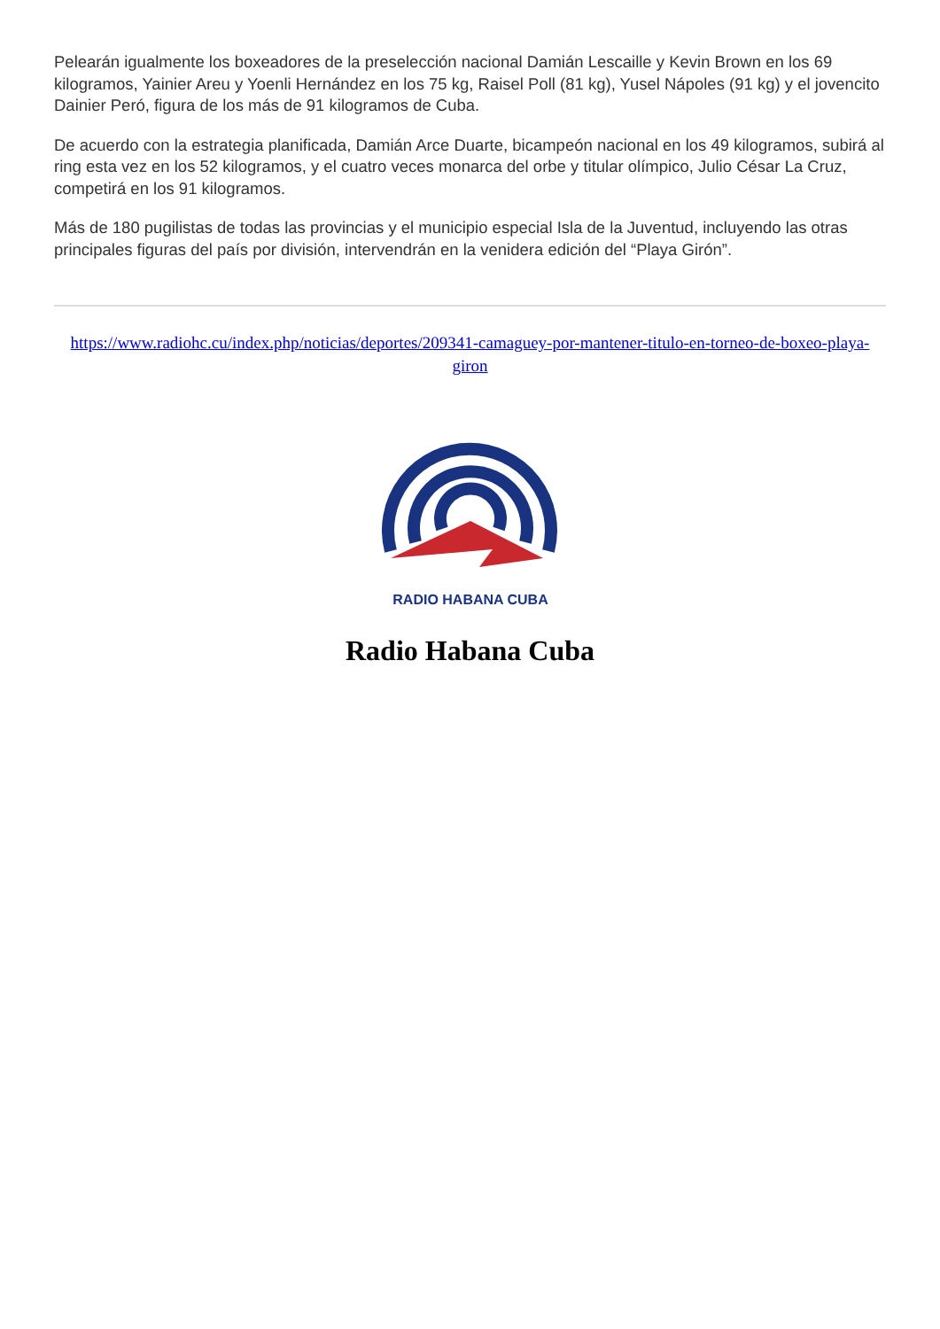Pelearán igualmente los boxeadores de la preselección nacional Damián Lescaille y Kevin Brown en los 69 kilogramos, Yainier Areu y Yoenli Hernández en los 75 kg, Raisel Poll (81 kg), Yusel Nápoles (91 kg) y el jovencito Dainier Peró, figura de los más de 91 kilogramos de Cuba.
De acuerdo con la estrategia planificada, Damián Arce Duarte, bicampeón nacional en los 49 kilogramos, subirá al ring esta vez en los 52 kilogramos, y el cuatro veces monarca del orbe y titular olímpico, Julio César La Cruz, competirá en los 91 kilogramos.
Más de 180 pugilistas de todas las provincias y el municipio especial Isla de la Juventud, incluyendo las otras principales figuras del país por división, intervendrán en la venidera edición del “Playa Girón”.
https://www.radiohc.cu/index.php/noticias/deportes/209341-camaguey-por-mantener-titulo-en-torneo-de-boxeo-playa-giron
RADIO HABANA CUBA
Radio Habana Cuba